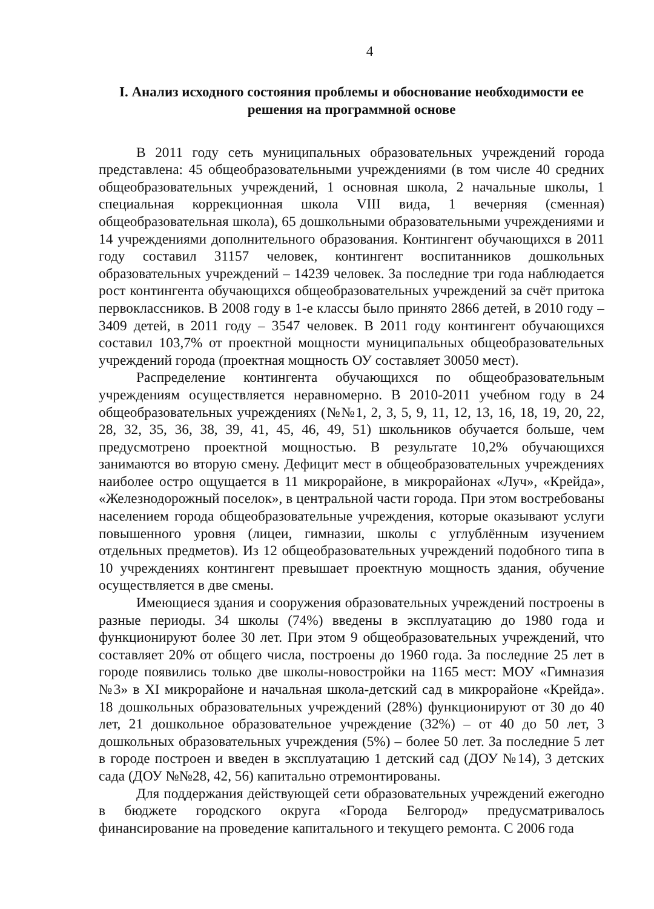4
I. Анализ исходного состояния проблемы и обоснование необходимости ее решения на программной основе
В 2011 году сеть муниципальных образовательных учреждений города представлена: 45 общеобразовательными учреждениями (в том числе 40 средних общеобразовательных учреждений, 1 основная школа, 2 начальные школы, 1 специальная коррекционная школа VIII вида, 1 вечерняя (сменная) общеобразовательная школа), 65 дошкольными образовательными учреждениями и 14 учреждениями дополнительного образования. Контингент обучающихся в 2011 году составил 31157 человек, контингент воспитанников дошкольных образовательных учреждений – 14239 человек. За последние три года наблюдается рост контингента обучающихся общеобразовательных учреждений за счёт притока первоклассников. В 2008 году в 1-е классы было принято 2866 детей, в 2010 году – 3409 детей, в 2011 году – 3547 человек. В 2011 году контингент обучающихся составил 103,7% от проектной мощности муниципальных общеобразовательных учреждений города (проектная мощность ОУ составляет 30050 мест).
Распределение контингента обучающихся по общеобразовательным учреждениям осуществляется неравномерно. В 2010-2011 учебном году в 24 общеобразовательных учреждениях (№№1, 2, 3, 5, 9, 11, 12, 13, 16, 18, 19, 20, 22, 28, 32, 35, 36, 38, 39, 41, 45, 46, 49, 51) школьников обучается больше, чем предусмотрено проектной мощностью. В результате 10,2% обучающихся занимаются во вторую смену. Дефицит мест в общеобразовательных учреждениях наиболее остро ощущается в 11 микрорайоне, в микрорайонах «Луч», «Крейда», «Железнодорожный поселок», в центральной части города. При этом востребованы населением города общеобразовательные учреждения, которые оказывают услуги повышенного уровня (лицеи, гимназии, школы с углублённым изучением отдельных предметов). Из 12 общеобразовательных учреждений подобного типа в 10 учреждениях контингент превышает проектную мощность здания, обучение осуществляется в две смены.
Имеющиеся здания и сооружения образовательных учреждений построены в разные периоды. 34 школы (74%) введены в эксплуатацию до 1980 года и функционируют более 30 лет. При этом 9 общеобразовательных учреждений, что составляет 20% от общего числа, построены до 1960 года. За последние 25 лет в городе появились только две школы-новостройки на 1165 мест: МОУ «Гимназия №3» в XI микрорайоне и начальная школа-детский сад в микрорайоне «Крейда». 18 дошкольных образовательных учреждений (28%) функционируют от 30 до 40 лет, 21 дошкольное образовательное учреждение (32%) – от 40 до 50 лет, 3 дошкольных образовательных учреждения (5%) – более 50 лет. За последние 5 лет в городе построен и введен в эксплуатацию 1 детский сад (ДОУ №14), 3 детских сада (ДОУ №№28, 42, 56) капитально отремонтированы.
Для поддержания действующей сети образовательных учреждений ежегодно в бюджете городского округа «Города Белгород» предусматривалось финансирование на проведение капитального и текущего ремонта. С 2006 года